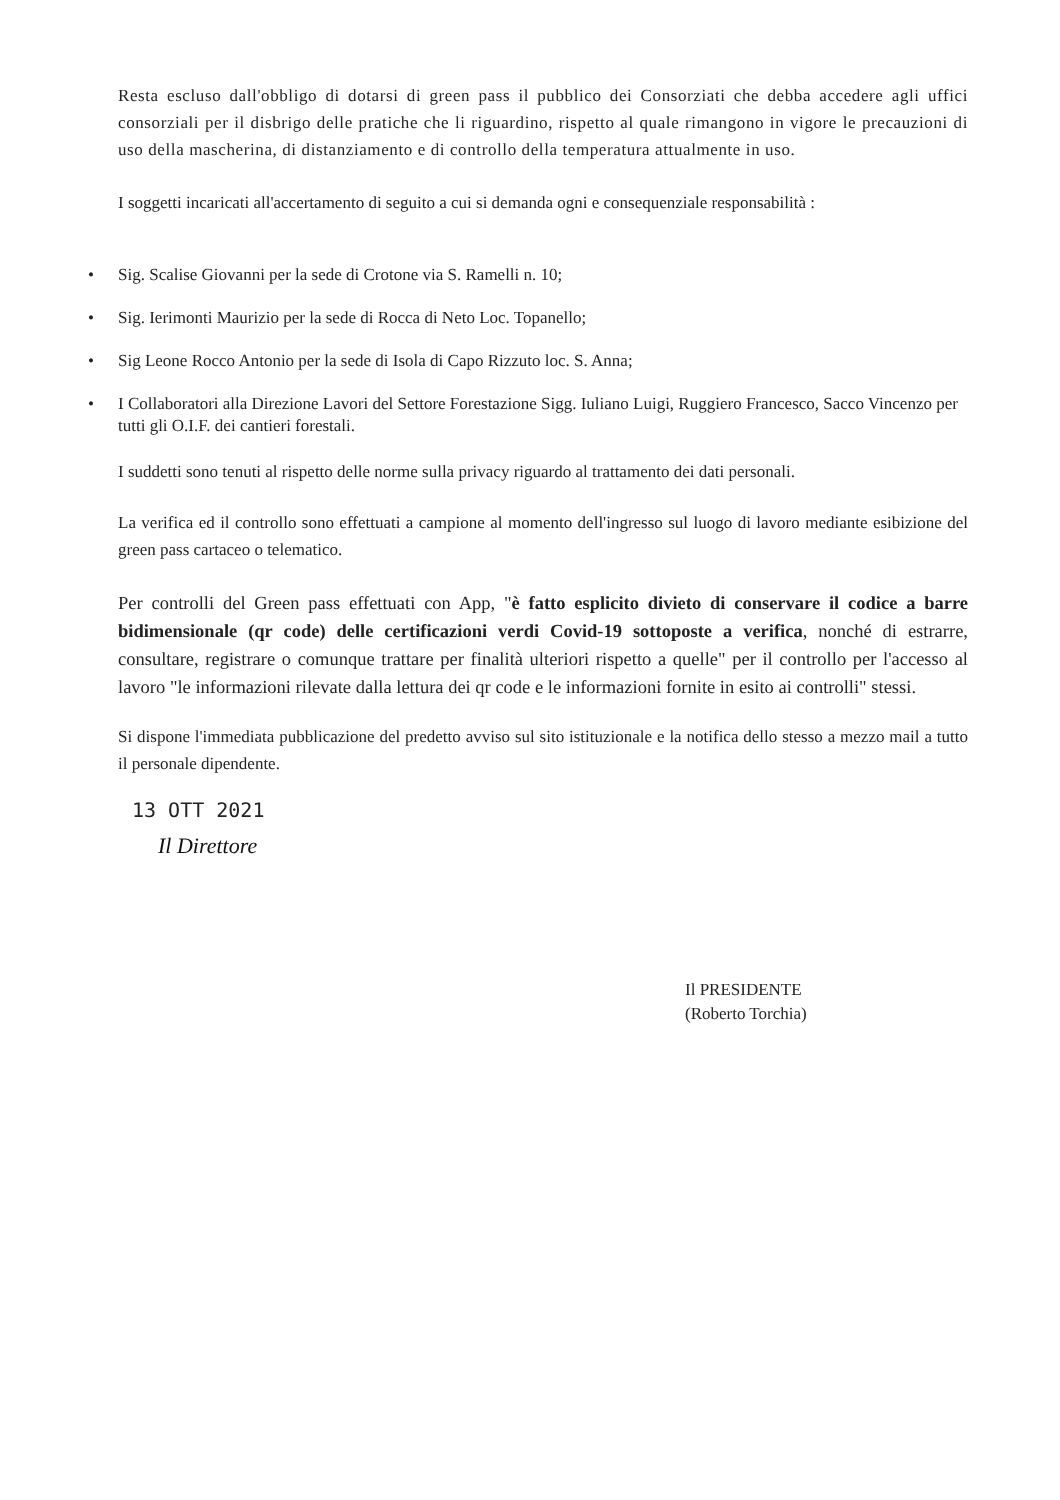Resta escluso dall'obbligo di dotarsi di green pass il pubblico dei Consorziati che debba accedere agli uffici consorziali per il disbrigo delle pratiche che li riguardino, rispetto al quale rimangono in vigore le precauzioni di uso della mascherina, di distanziamento e di controllo della temperatura attualmente in uso.
I soggetti incaricati all'accertamento di seguito a cui si demanda ogni e consequenziale responsabilità :
• Sig. Scalise Giovanni per la sede di Crotone via S. Ramelli n. 10;
• Sig. Ierimonti Maurizio per la sede di Rocca di Neto Loc. Topanello;
• Sig Leone Rocco Antonio per la sede di Isola di Capo Rizzuto loc. S. Anna;
• I Collaboratori alla Direzione Lavori del Settore Forestazione Sigg. Iuliano Luigi, Ruggiero Francesco, Sacco Vincenzo per tutti gli O.I.F. dei cantieri forestali.
I suddetti sono tenuti al rispetto delle norme sulla privacy riguardo al trattamento dei dati personali.
La verifica ed il controllo sono effettuati a campione al momento dell'ingresso sul luogo di lavoro mediante esibizione del green pass cartaceo o telematico.
Per controlli del Green pass effettuati con App, "è fatto esplicito divieto di conservare il codice a barre bidimensionale (qr code) delle certificazioni verdi Covid-19 sottoposte a verifica, nonché di estrarre, consultare, registrare o comunque trattare per finalità ulteriori rispetto a quelle" per il controllo per l'accesso al lavoro "le informazioni rilevate dalla lettura dei qr code e le informazioni fornite in esito ai controlli" stessi.
Si dispone l'immediata pubblicazione del predetto avviso sul sito istituzionale e la notifica dello stesso a mezzo mail a tutto il personale dipendente.
13 OTT 2021
Il Direttore
Il PRESIDENTE
(Roberto Torchia)